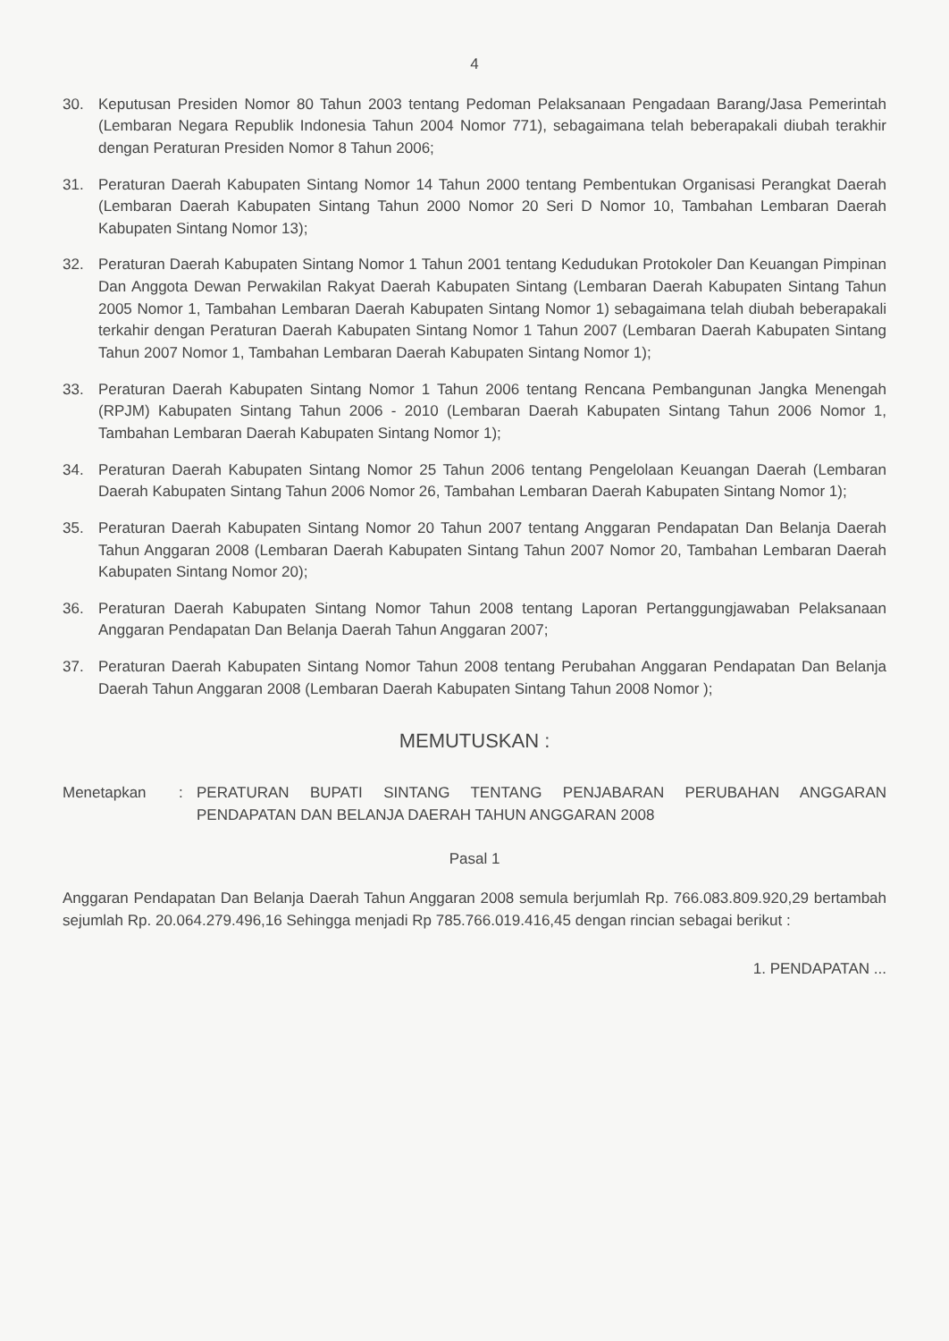4
30. Keputusan Presiden Nomor 80 Tahun 2003 tentang Pedoman Pelaksanaan Pengadaan Barang/Jasa Pemerintah (Lembaran Negara Republik Indonesia Tahun 2004 Nomor 771), sebagaimana telah beberapakali diubah terakhir dengan Peraturan Presiden Nomor 8 Tahun 2006;
31. Peraturan Daerah Kabupaten Sintang Nomor 14 Tahun 2000 tentang Pembentukan Organisasi Perangkat Daerah (Lembaran Daerah Kabupaten Sintang Tahun 2000 Nomor 20 Seri D Nomor 10, Tambahan Lembaran Daerah Kabupaten Sintang Nomor 13);
32. Peraturan Daerah Kabupaten Sintang Nomor 1 Tahun 2001 tentang Kedudukan Protokoler Dan Keuangan Pimpinan Dan Anggota Dewan Perwakilan Rakyat Daerah Kabupaten Sintang (Lembaran Daerah Kabupaten Sintang Tahun 2005 Nomor 1, Tambahan Lembaran Daerah Kabupaten Sintang Nomor 1) sebagaimana telah diubah beberapakali terkahir dengan Peraturan Daerah Kabupaten Sintang Nomor 1 Tahun 2007 (Lembaran Daerah Kabupaten Sintang Tahun 2007 Nomor 1, Tambahan Lembaran Daerah Kabupaten Sintang Nomor 1);
33. Peraturan Daerah Kabupaten Sintang Nomor 1 Tahun 2006 tentang Rencana Pembangunan Jangka Menengah (RPJM) Kabupaten Sintang Tahun 2006 - 2010 (Lembaran Daerah Kabupaten Sintang Tahun 2006 Nomor 1, Tambahan Lembaran Daerah Kabupaten Sintang Nomor 1);
34. Peraturan Daerah Kabupaten Sintang Nomor 25 Tahun 2006 tentang Pengelolaan Keuangan Daerah (Lembaran Daerah Kabupaten Sintang Tahun 2006 Nomor 26, Tambahan Lembaran Daerah Kabupaten Sintang Nomor 1);
35. Peraturan Daerah Kabupaten Sintang Nomor 20 Tahun 2007 tentang Anggaran Pendapatan Dan Belanja Daerah Tahun Anggaran 2008 (Lembaran Daerah Kabupaten Sintang Tahun 2007 Nomor 20, Tambahan Lembaran Daerah Kabupaten Sintang Nomor 20);
36. Peraturan Daerah Kabupaten Sintang Nomor Tahun 2008 tentang Laporan Pertanggungjawaban Pelaksanaan Anggaran Pendapatan Dan Belanja Daerah Tahun Anggaran 2007;
37. Peraturan Daerah Kabupaten Sintang Nomor Tahun 2008 tentang Perubahan Anggaran Pendapatan Dan Belanja Daerah Tahun Anggaran 2008 (Lembaran Daerah Kabupaten Sintang Tahun 2008 Nomor );
MEMUTUSKAN :
Menetapkan : PERATURAN BUPATI SINTANG TENTANG PENJABARAN PERUBAHAN ANGGARAN PENDAPATAN DAN BELANJA DAERAH TAHUN ANGGARAN 2008
Pasal 1
Anggaran Pendapatan Dan Belanja Daerah Tahun Anggaran 2008 semula berjumlah Rp. 766.083.809.920,29 bertambah sejumlah Rp. 20.064.279.496,16 Sehingga menjadi Rp 785.766.019.416,45 dengan rincian sebagai berikut :
1. PENDAPATAN ...